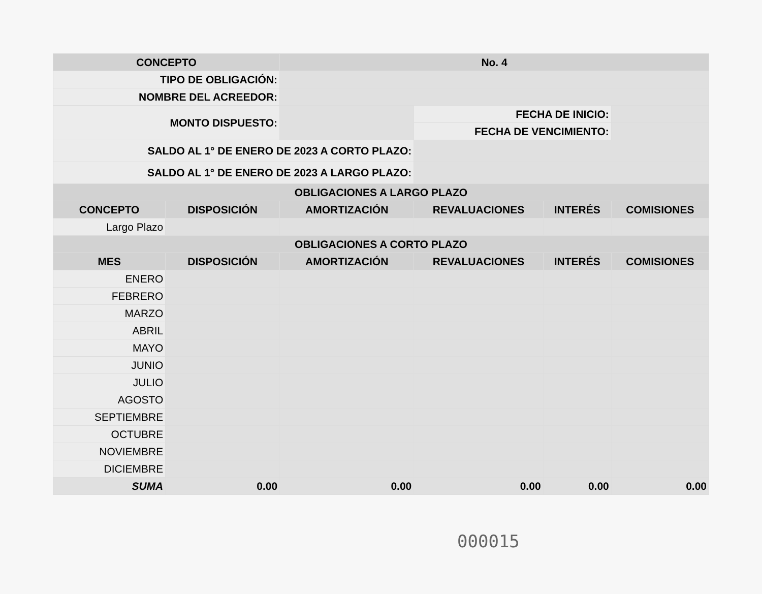| CONCEPTO | | No. 4 | | | |
| --- | --- | --- | --- | --- | --- |
| TIPO DE OBLIGACIÓN: | | | | | |
| NOMBRE DEL ACREEDOR: | | | | | |
| MONTO DISPUESTO: | | | FECHA DE INICIO: | | |
| | | | FECHA DE VENCIMIENTO: | | |
| SALDO AL 1° DE ENERO DE 2023 A CORTO PLAZO: | | | | | |
| SALDO AL 1° DE ENERO DE 2023 A LARGO PLAZO: | | | | | |
| OBLIGACIONES A LARGO PLAZO | | | | | |
| CONCEPTO | DISPOSICIÓN | AMORTIZACIÓN | REVALUACIONES | INTERÉS | COMISIONES |
| Largo Plazo | | | | | |
| OBLIGACIONES A CORTO PLAZO | | | | | |
| MES | DISPOSICIÓN | AMORTIZACIÓN | REVALUACIONES | INTERÉS | COMISIONES |
| ENERO | | | | | |
| FEBRERO | | | | | |
| MARZO | | | | | |
| ABRIL | | | | | |
| MAYO | | | | | |
| JUNIO | | | | | |
| JULIO | | | | | |
| AGOSTO | | | | | |
| SEPTIEMBRE | | | | | |
| OCTUBRE | | | | | |
| NOVIEMBRE | | | | | |
| DICIEMBRE | | | | | |
| SUMA | 0.00 | 0.00 | 0.00 | 0.00 | 0.00 |
000015